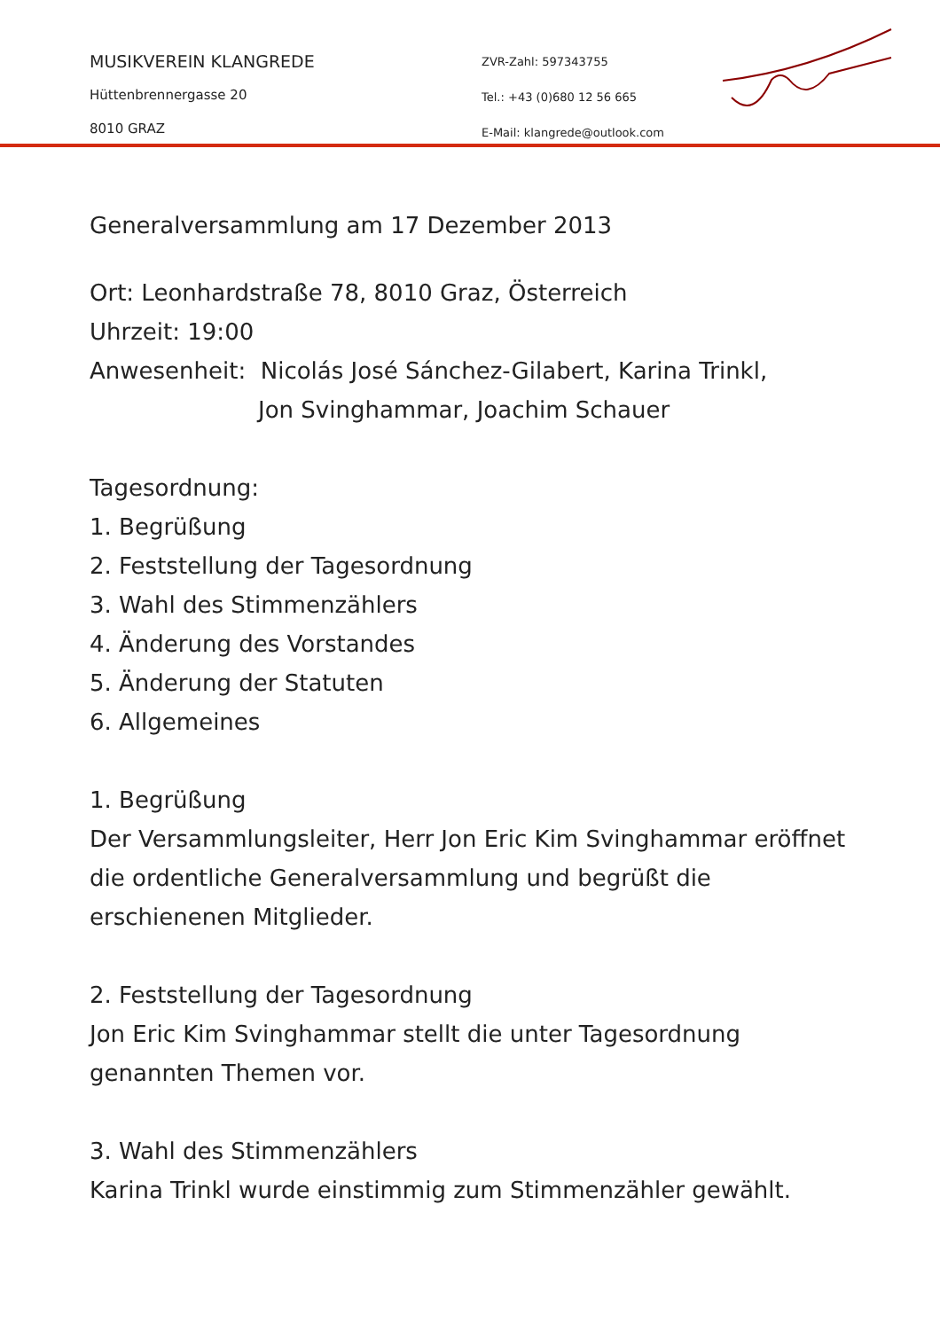MUSIKVEREIN KLANGREDE
Hüttenbrennergasse 20
8010 GRAZ
ZVR-Zahl: 597343755
Tel.: +43 (0)680 12 56 665
E-Mail: klangrede@outlook.com
Generalversammlung am 17 Dezember 2013
Ort: Leonhardstraße 78, 8010 Graz, Österreich
Uhrzeit: 19:00
Anwesenheit: Nicolás José Sánchez-Gilabert, Karina Trinkl,
Jon Svinghammar, Joachim Schauer
Tagesordnung:
1. Begrüßung
2. Feststellung der Tagesordnung
3. Wahl des Stimmenzählers
4. Änderung des Vorstandes
5. Änderung der Statuten
6. Allgemeines
1. Begrüßung
Der Versammlungsleiter, Herr Jon Eric Kim Svinghammar eröffnet die ordentliche Generalversammlung und begrüßt die erschienenen Mitglieder.
2. Feststellung der Tagesordnung
Jon Eric Kim Svinghammar stellt die unter Tagesordnung genannten Themen vor.
3. Wahl des Stimmenzählers
Karina Trinkl wurde einstimmig zum Stimmenzähler gewählt.